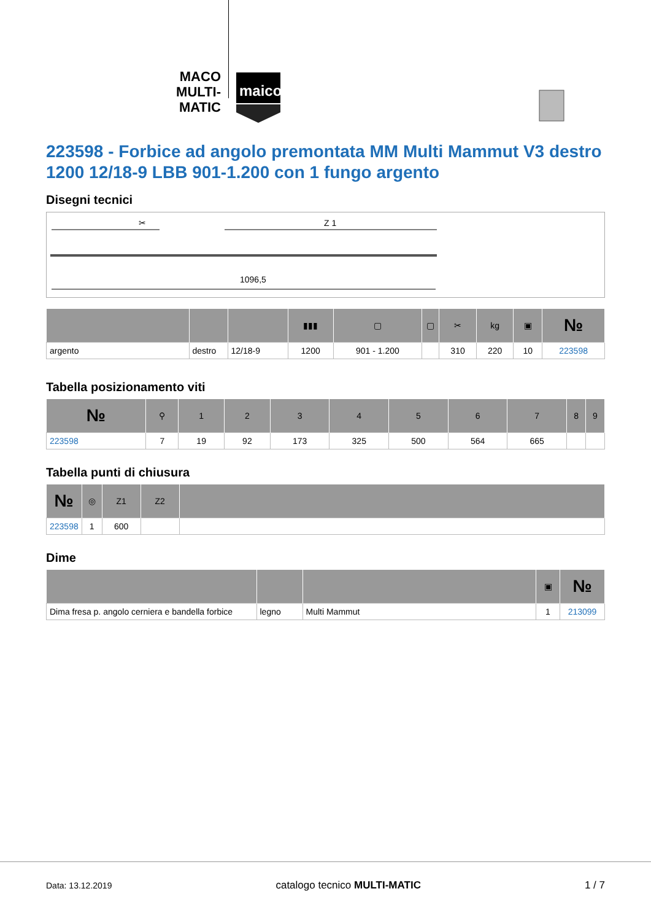MACO
MULTI-MATIC
maico
223598 - Forbice ad angolo premontata MM Multi Mammut V3 destro 1200 12/18-9 LBB 901-1.200 con 1 fungo argento
Disegni tecnici
✂
Z 1
1096,5
| | | | ▮▮▮ | ▢ | ▢ | ✂ | kg | ▣ | № |
| --- | --- | --- | --- | --- | --- | --- | --- | --- | --- |
| argento | destro | 12/18-9 | 1200 | 901 - 1.200 | | 310 | 220 | 10 | 223598 |
Tabella posizionamento viti
| № | ⚲ | 1 | 2 | 3 | 4 | 5 | 6 | 7 | 8 | 9 |
| --- | --- | --- | --- | --- | --- | --- | --- | --- | --- | --- |
| 223598 | 7 | 19 | 92 | 173 | 325 | 500 | 564 | 665 | | |
Tabella punti di chiusura
| № | ◎ | Z1 | Z2 | |
| --- | --- | --- | --- | --- |
| 223598 | 1 | 600 | | |
Dime
| | | | ▣ | № |
| --- | --- | --- | --- | --- |
| Dima fresa p. angolo cerniera e bandella forbice | legno | Multi Mammut | 1 | 213099 |
Data: 13.12.2019 catalogo tecnico MULTI-MATIC 1 / 7